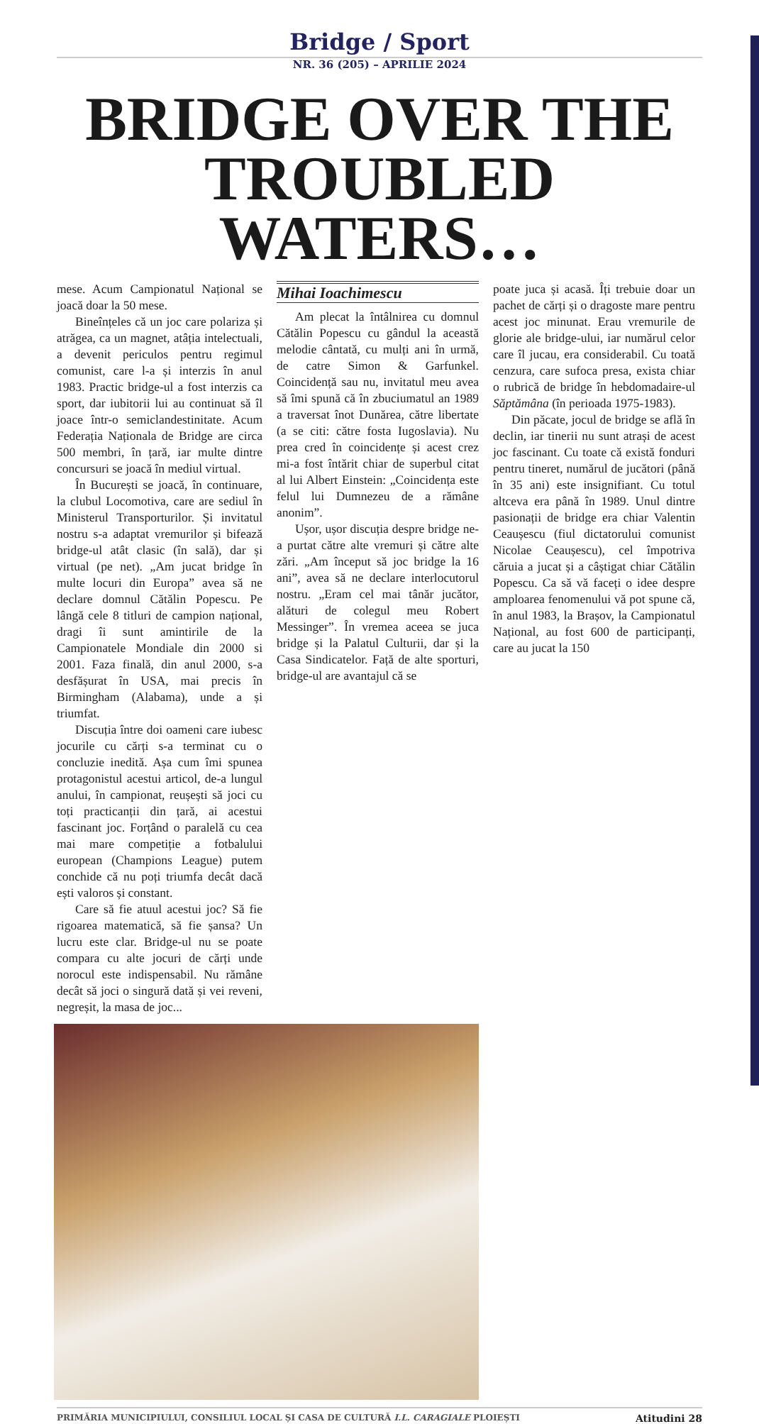Bridge / Sport
NR. 36 (205) – APRILIE 2024
BRIDGE OVER THE TROUBLED WATERS…
Mihai Ioachimescu
Am plecat la întâlnirea cu domnul Cătălin Popescu cu gândul la această melodie cântată, cu mulți ani în urmă, de catre Simon & Garfunkel. Coincidență sau nu, invitatul meu avea să îmi spună că în zbuciumatul an 1989 a traversat înot Dunărea, către libertate (a se citi: către fosta Iugoslavia). Nu prea cred în coincidențe și acest crez mi-a fost întărit chiar de superbul citat al lui Albert Einstein: „Coincidența este felul lui Dumnezeu de a rămâne anonim”.
Ușor, ușor discuția despre bridge ne-a purtat către alte vremuri și către alte zări. „Am început să joc bridge la 16 ani”, avea să ne declare interlocutorul nostru. „Eram cel mai tânăr jucător, alături de colegul meu Robert Messinger”. În vremea aceea se juca bridge și la Palatul Culturii, dar și la Casa Sindicatelor. Față de alte sporturi, bridge-ul are avantajul că se
poate juca și acasă. Îți trebuie doar un pachet de cărți și o dragoste mare pentru acest joc minunat. Erau vremurile de glorie ale bridge-ului, iar numărul celor care îl jucau, era considerabil. Cu toată cenzura, care sufoca presa, exista chiar o rubrică de bridge în hebdomadaire-ul Săptămâna (în perioada 1975-1983).
Din păcate, jocul de bridge se află în declin, iar tinerii nu sunt atrași de acest joc fascinant. Cu toate că există fonduri pentru tineret, numărul de jucători (până în 35 ani) este insignifiant. Cu totul altceva era până în 1989. Unul dintre pasionații de bridge era chiar Valentin Ceaușescu (fiul dictatorului comunist Nicolae Ceaușescu), cel împotriva căruia a jucat și a câștigat chiar Cătălin Popescu. Ca să vă faceți o idee despre amploarea fenomenului vă pot spune că, în anul 1983, la Brașov, la Campionatul Național, au fost 600 de participanți, care au jucat la 150
mese. Acum Campionatul Național se joacă doar la 50 mese.
Bineînțeles că un joc care polariza și atrăgea, ca un magnet, atâția intelectuali, a devenit periculos pentru regimul comunist, care l-a și interzis în anul 1983. Practic bridge-ul a fost interzis ca sport, dar iubitorii lui au continuat să îl joace într-o semiclandestinitate. Acum Federația Naționala de Bridge are circa 500 membri, în țară, iar multe dintre concursuri se joacă în mediul virtual.
În București se joacă, în continuare, la clubul Locomotiva, care are sediul în Ministerul Transporturilor. Și invitatul nostru s-a adaptat vremurilor și bifează bridge-ul atât clasic (în sală), dar și virtual (pe net). „Am jucat bridge în multe locuri din Europa” avea să ne declare domnul Cătălin Popescu. Pe lângă cele 8 titluri de campion național, dragi îi sunt amintirile de la Campionatele Mondiale din 2000 si 2001. Faza finală, din anul 2000, s-a desfășurat în USA, mai precis în Birmingham (Alabama), unde a și triumfat.
Discuția între doi oameni care iubesc jocurile cu cărți s-a terminat cu o concluzie inedită. Așa cum îmi spunea protagonistul acestui articol, de-a lungul anului, în campionat, reușești să joci cu toți practicanții din țară, ai acestui fascinant joc. Forțând o paralelă cu cea mai mare competiție a fotbalului european (Champions League) putem conchide că nu poți triumfa decât dacă ești valoros și constant.
Care să fie atuul acestui joc? Să fie rigoarea matematică, să fie șansa? Un lucru este clar. Bridge-ul nu se poate compara cu alte jocuri de cărți unde norocul este indispensabil. Nu rămâne decât să joci o singură dată și vei reveni, negreșit, la masa de joc...
PRIMĂRIA MUNICIPIULUI, CONSILIUL LOCAL ȘI CASA DE CULTURĂ I.L. CARAGIALE PLOIEȘTI Atitudini 28